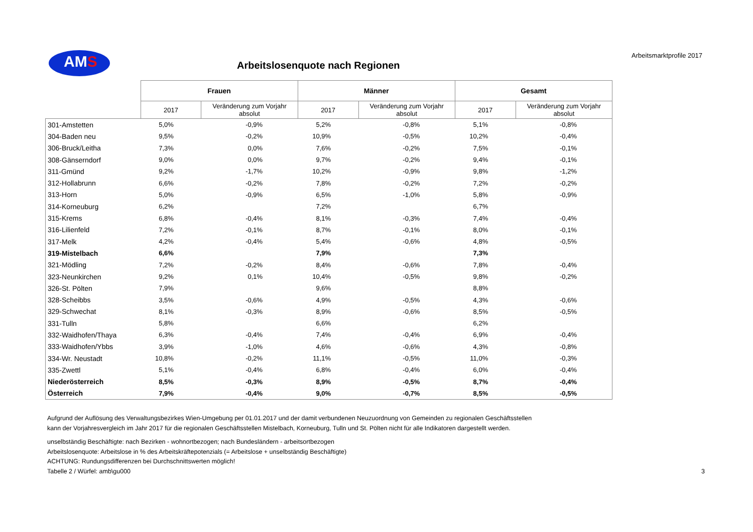AMS Arbeitsmarktprofile 2017
Arbeitslosenquote nach Regionen
| | Frauen | | Männer | | Gesamt | |
| --- | --- | --- | --- | --- | --- | --- |
| | 2017 | Veränderung zum Vorjahr absolut | 2017 | Veränderung zum Vorjahr absolut | 2017 | Veränderung zum Vorjahr absolut |
| 301-Amstetten | 5,0% | -0,9% | 5,2% | -0,8% | 5,1% | -0,8% |
| 304-Baden neu | 9,5% | -0,2% | 10,9% | -0,5% | 10,2% | -0,4% |
| 306-Bruck/Leitha | 7,3% | 0,0% | 7,6% | -0,2% | 7,5% | -0,1% |
| 308-Gänserndorf | 9,0% | 0,0% | 9,7% | -0,2% | 9,4% | -0,1% |
| 311-Gmünd | 9,2% | -1,7% | 10,2% | -0,9% | 9,8% | -1,2% |
| 312-Hollabrunn | 6,6% | -0,2% | 7,8% | -0,2% | 7,2% | -0,2% |
| 313-Horn | 5,0% | -0,9% | 6,5% | -1,0% | 5,8% | -0,9% |
| 314-Korneuburg | 6,2% | | 7,2% | | 6,7% | |
| 315-Krems | 6,8% | -0,4% | 8,1% | -0,3% | 7,4% | -0,4% |
| 316-Lilienfeld | 7,2% | -0,1% | 8,7% | -0,1% | 8,0% | -0,1% |
| 317-Melk | 4,2% | -0,4% | 5,4% | -0,6% | 4,8% | -0,5% |
| 319-Mistelbach | 6,6% | | 7,9% | | 7,3% | |
| 321-Mödling | 7,2% | -0,2% | 8,4% | -0,6% | 7,8% | -0,4% |
| 323-Neunkirchen | 9,2% | 0,1% | 10,4% | -0,5% | 9,8% | -0,2% |
| 326-St. Pölten | 7,9% | | 9,6% | | 8,8% | |
| 328-Scheibbs | 3,5% | -0,6% | 4,9% | -0,5% | 4,3% | -0,6% |
| 329-Schwechat | 8,1% | -0,3% | 8,9% | -0,6% | 8,5% | -0,5% |
| 331-Tulln | 5,8% | | 6,6% | | 6,2% | |
| 332-Waidhofen/Thaya | 6,3% | -0,4% | 7,4% | -0,4% | 6,9% | -0,4% |
| 333-Waidhofen/Ybbs | 3,9% | -1,0% | 4,6% | -0,6% | 4,3% | -0,8% |
| 334-Wr. Neustadt | 10,8% | -0,2% | 11,1% | -0,5% | 11,0% | -0,3% |
| 335-Zwettl | 5,1% | -0,4% | 6,8% | -0,4% | 6,0% | -0,4% |
| Niederösterreich | 8,5% | -0,3% | 8,9% | -0,5% | 8,7% | -0,4% |
| Österreich | 7,9% | -0,4% | 9,0% | -0,7% | 8,5% | -0,5% |
Aufgrund der Auflösung des Verwaltungsbezirkes Wien-Umgebung per 01.01.2017 und der damit verbundenen Neuzuordnung von Gemeinden zu regionalen Geschäftsstellen
kann der Vorjahresvergleich im Jahr 2017 für die regionalen Geschäftsstellen Mistelbach, Korneuburg, Tulln und St. Pölten nicht für alle Indikatoren dargestellt werden.
unselbständig Beschäftigte: nach Bezirken - wohnortbezogen; nach Bundesländern - arbeitsortbezogen
Arbeitslosenquote: Arbeitslose in % des Arbeitskräftepotenzials (= Arbeitslose + unselbständig Beschäftigte)
ACHTUNG: Rundungsdifferenzen bei Durchschnittswerten möglich!
Tabelle 2 / Würfel: amb\gu000 3